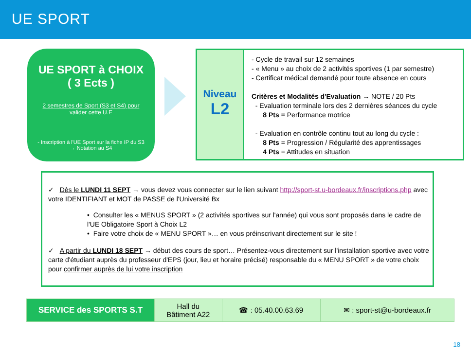UE SPORT
UE SPORT à CHOIX
( 3 Ects )
2 semestres de Sport (S3 et S4) pour valider cette U.E
- Inscription à l'UE Sport sur la fiche IP du S3 → Notation au S4
Niveau
L2
- Cycle de travail sur 12 semaines
- « Menu » au choix de 2 activités sportives (1 par semestre)
- Certificat médical demandé pour toute absence en cours
Critères et Modalités d'Evaluation → NOTE / 20 Pts
- Evaluation terminale lors des 2 dernières séances du cycle
8 Pts = Performance motrice
- Evaluation en contrôle continu tout au long du cycle :
8 Pts = Progression / Régularité des apprentissages
4 Pts = Attitudes en situation
✓ Dès le LUNDI 11 SEPT → vous devez vous connecter sur le lien suivant http://sport-st.u-bordeaux.fr/inscriptions.php avec votre IDENTIFIANT et MOT de PASSE de l'Université Bx
• Consulter les « MENUS SPORT » (2 activités sportives sur l'année) qui vous sont proposés dans le cadre de l'UE Obligatoire Sport à Choix L2
• Faire votre choix de « MENU SPORT »… en vous préinscrivant directement sur le site !
✓ A partir du LUNDI 18 SEPT → début des cours de sport… Présentez-vous directement sur l'installation sportive avec votre carte d'étudiant auprès du professeur d'EPS (jour, lieu et horaire précisé) responsable du « MENU SPORT » de votre choix pour confirmer auprès de lui votre inscription
| SERVICE des SPORTS S.T | Hall du Bâtiment A22 | ☎ : 05.40.00.63.69 | ✉ : sport-st@u-bordeaux.fr |
18